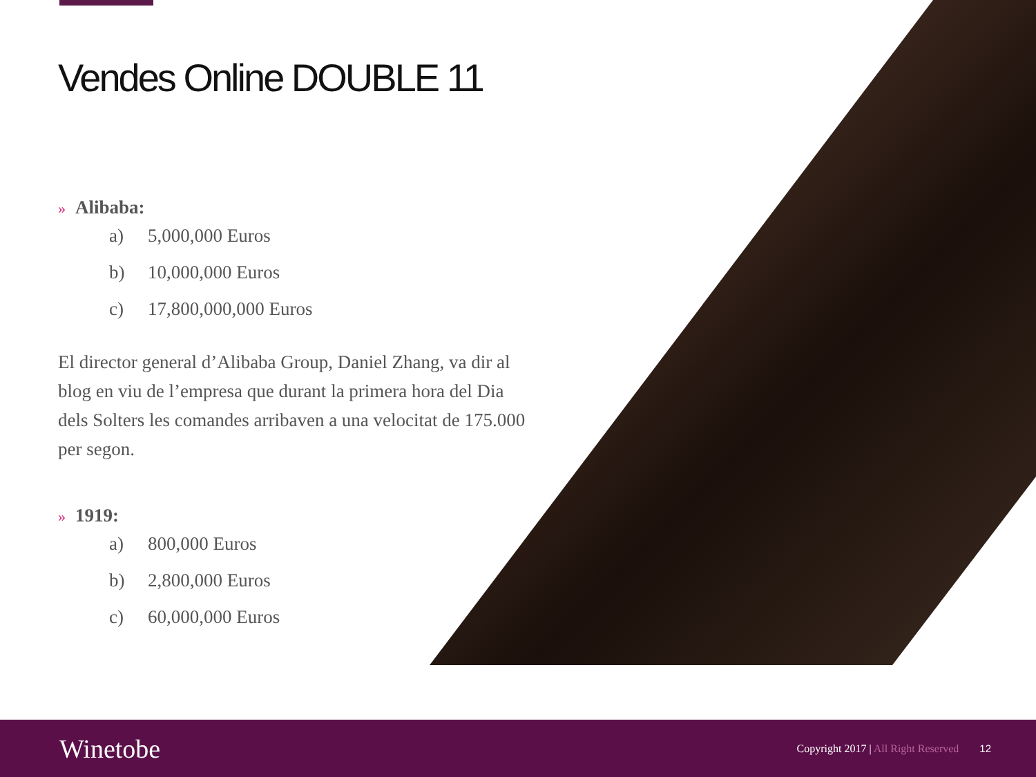Vendes Online DOUBLE 11
» Alibaba:
a) 5,000,000 Euros
b) 10,000,000 Euros
c) 17,800,000,000 Euros
El director general d’Alibaba Group, Daniel Zhang, va dir al blog en viu de l’empresa que durant la primera hora del Dia dels Solters les comandes arribaven a una velocitat de 175.000 per segon.
» 1919:
a) 800,000 Euros
b) 2,800,000 Euros
c) 60,000,000 Euros
Winetobe
Copyright 2017 | All Right Reserved
12